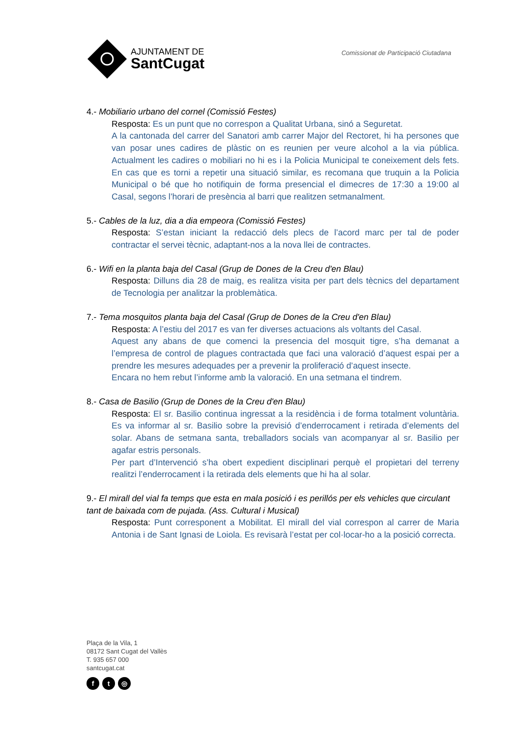AJUNTAMENT DE
SantCugat
Comissionat de Participació Ciutadana
4.- Mobiliario urbano del cornel (Comissió Festes)
Resposta: Es un punt que no correspon a Qualitat Urbana, sinó a Seguretat.
A la cantonada del carrer del Sanatori amb carrer Major del Rectoret, hi ha persones que van posar unes cadires de plàstic on es reunien per veure alcohol a la via pública. Actualment les cadires o mobiliari no hi es i la Policia Municipal te coneixement dels fets. En cas que es torni a repetir una situació similar, es recomana que truquin a la Policia Municipal o bé que ho notifiquin de forma presencial el dimecres de 17:30 a 19:00 al Casal, segons l’horari de presència al barri que realitzen setmanalment.
5.- Cables de la luz, dia a dia empeora (Comissió Festes)
Resposta: S’estan iniciant la redacció dels plecs de l’acord marc per tal de poder contractar el servei tècnic, adaptant-nos a la nova llei de contractes.
6.- Wifi en la planta baja del Casal (Grup de Dones de la Creu d'en Blau)
Resposta: Dilluns dia 28 de maig, es realitza visita per part dels tècnics del departament de Tecnologia per analitzar la problemàtica.
7.- Tema mosquitos planta baja del Casal (Grup de Dones de la Creu d'en Blau)
Resposta: A l’estiu del 2017 es van fer diverses actuacions als voltants del Casal.
Aquest any abans de que comenci la presencia del mosquit tigre, s’ha demanat a l’empresa de control de plagues contractada que faci una valoració d’aquest espai per a prendre les mesures adequades per a prevenir la proliferació d’aquest insecte.
Encara no hem rebut l’informe amb la valoració. En una setmana el tindrem.
8.- Casa de Basilio (Grup de Dones de la Creu d'en Blau)
Resposta: El sr. Basilio continua ingressat a la residència i de forma totalment voluntària. Es va informar al sr. Basilio sobre la previsió d’enderrocament i retirada d’elements del solar. Abans de setmana santa, treballadors socials van acompanyar al sr. Basilio per agafar estris personals.
Per part d’Intervenció s’ha obert expedient disciplinari perquè el propietari del terreny realitzi l’enderrocament i la retirada dels elements que hi ha al solar.
9.- El mirall del vial fa temps que esta en mala posició i es perillós per els vehicles que circulant tant de baixada com de pujada. (Ass. Cultural i Musical)
Resposta: Punt corresponent a Mobilitat. El mirall del vial correspon al carrer de Maria Antonia i de Sant Ignasi de Loiola. Es revisarà l’estat per col·locar-ho a la posició correcta.
Plaça de la Vila, 1
08172 Sant Cugat del Vallès
T. 935 657 000
santcugat.cat
ft ◎